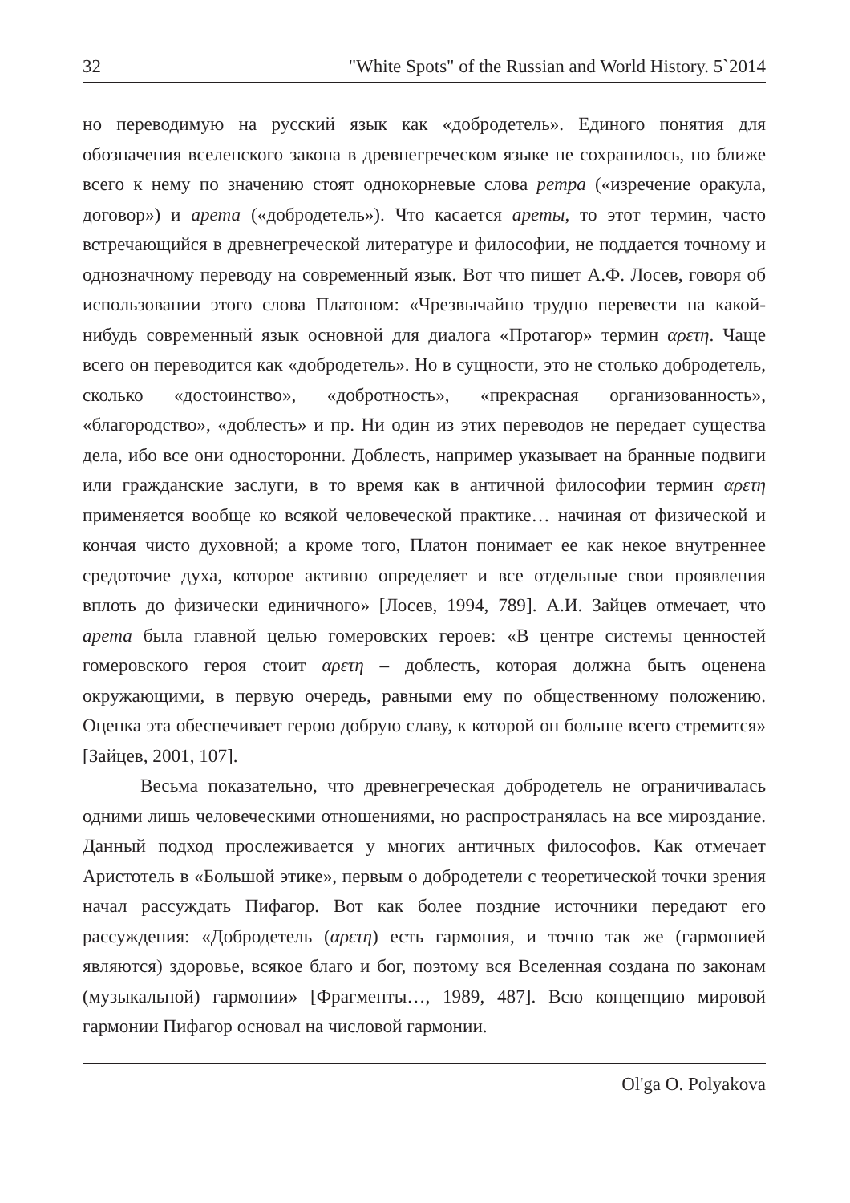32 "White Spots" of the Russian and World History. 5`2014
но переводимую на русский язык как «добродетель». Единого понятия для обозначения вселенского закона в древнегреческом языке не сохранилось, но ближе всего к нему по значению стоят однокорневые слова ретра («изречение оракула, договор») и арета («добродетель»). Что касается ареты, то этот термин, часто встречающийся в древнегреческой литературе и философии, не поддается точному и однозначному переводу на современный язык. Вот что пишет А.Ф. Лосев, говоря об использовании этого слова Платоном: «Чрезвычайно трудно перевести на какой-нибудь современный язык основной для диалога «Протагор» термин αρετη. Чаще всего он переводится как «добродетель». Но в сущности, это не столько добродетель, сколько «достоинство», «добротность», «прекрасная организованность», «благородство», «доблесть» и пр. Ни один из этих переводов не передает существа дела, ибо все они односторонни. Доблесть, например указывает на бранные подвиги или гражданские заслуги, в то время как в античной философии термин αρετη применяется вообще ко всякой человеческой практике… начиная от физической и кончая чисто духовной; а кроме того, Платон понимает ее как некое внутреннее средоточие духа, которое активно определяет и все отдельные свои проявления вплоть до физически единичного» [Лосев, 1994, 789]. А.И. Зайцев отмечает, что арета была главной целью гомеровских героев: «В центре системы ценностей гомеровского героя стоит αρετη – доблесть, которая должна быть оценена окружающими, в первую очередь, равными ему по общественному положению. Оценка эта обеспечивает герою добрую славу, к которой он больше всего стремится» [Зайцев, 2001, 107].
Весьма показательно, что древнегреческая добродетель не ограничивалась одними лишь человеческими отношениями, но распространялась на все мироздание. Данный подход прослеживается у многих античных философов. Как отмечает Аристотель в «Большой этике», первым о добродетели с теоретической точки зрения начал рассуждать Пифагор. Вот как более поздние источники передают его рассуждения: «Добродетель (αρετη) есть гармония, и точно так же (гармонией являются) здоровье, всякое благо и бог, поэтому вся Вселенная создана по законам (музыкальной) гармонии» [Фрагменты…, 1989, 487]. Всю концепцию мировой гармонии Пифагор основал на числовой гармонии.
Ol'ga O. Polyakova